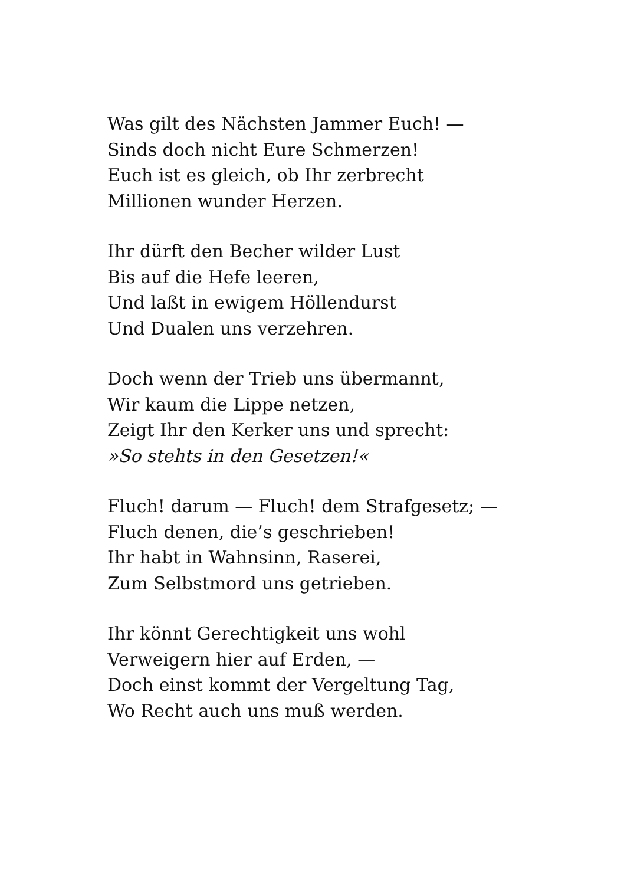Was gilt des Nächsten Jammer Euch! —
Sinds doch nicht Eure Schmerzen!
Euch ist es gleich, ob Ihr zerbrecht
Millionen wunder Herzen.
Ihr dürft den Becher wilder Lust
Bis auf die Hefe leeren,
Und laßt in ewigem Höllendurst
Und Dualen uns verzehren.
Doch wenn der Trieb uns übermannt,
Wir kaum die Lippe netzen,
Zeigt Ihr den Kerker uns und sprecht:
»So stehts in den Gesetzen!«
Fluch! darum — Fluch! dem Strafgesetz; —
Fluch denen, die’s geschrieben!
Ihr habt in Wahnsinn, Raserei,
Zum Selbstmord uns getrieben.
Ihr könnt Gerechtigkeit uns wohl
Verweigern hier auf Erden, —
Doch einst kommt der Vergeltung Tag,
Wo Recht auch uns muß werden.